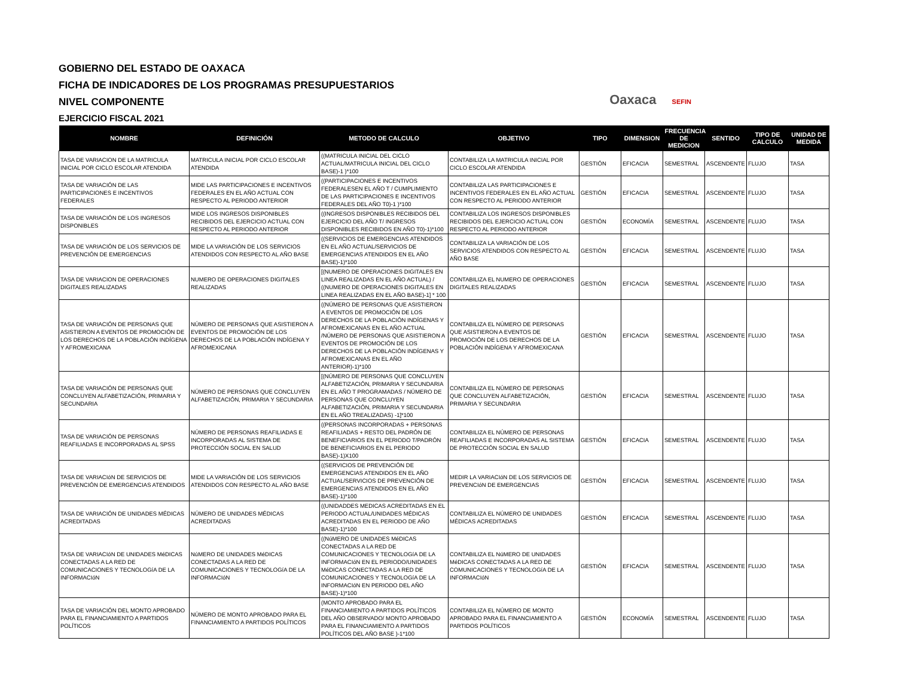GOBIERNO DEL ESTADO DE OAXACA
FICHA DE INDICADORES DE LOS PROGRAMAS PRESUPUESTARIOS
NIVEL COMPONENTE
EJERCICIO FISCAL 2021
Oaxaca SEFIN
| NOMBRE | DEFINICIÓN | METODO DE CALCULO | OBJETIVO | TIPO | DIMENSION | FRECUENCIA DE MEDICION | SENTIDO | TIPO DE CALCULO | UNIDAD DE MEDIDA |
| --- | --- | --- | --- | --- | --- | --- | --- | --- | --- |
| TASA DE VARIACION DE LA MATRICULA INICIAL POR CICLO ESCOLAR ATENDIDA | MATRICULA INICIAL POR CICLO ESCOLAR ATENDIDA | ((MATRICULA INICIAL DEL CICLO ACTUAL/MATRICULA INICIAL DEL CICLO BASE)-1 )*100 | CONTABILIZA LA MATRICULA INICIAL POR CICLO ESCOLAR ATENDIDA | GESTIÓN | EFICACIA | SEMESTRAL | ASCENDENTE | FLUJO | TASA |
| TASA DE VARIACIÓN DE LAS PARTICIPACIONES E INCENTIVOS FEDERALES | MIDE LAS PARTICIPACIONES E INCENTIVOS FEDERALES EN EL AÑO ACTUAL CON RESPECTO AL PERIODO ANTERIOR | ((PARTICIPACIONES E INCENTIVOS FEDERALESEN EL AÑO T / CUMPLIMIENTO DE LAS PARTICIPACIONES E INCENTIVOS FEDERALES DEL AÑO T0)-1 )*100 | CONTABILIZA LAS PARTICIPACIONES E INCENTIVOS FEDERALES EN EL AÑO ACTUAL CON RESPECTO AL PERIODO ANTERIOR | GESTIÓN | EFICACIA | SEMESTRAL | ASCENDENTE | FLUJO | TASA |
| TASA DE VARIACIÓN DE LOS INGRESOS DISPONIBLES | MIDE LOS INGRESOS DISPONIBLES RECIBIDOS DEL EJERCICIO ACTUAL CON RESPECTO AL PERIODO ANTERIOR | ((INGRESOS DISPONIBLES RECIBIDOS DEL EJERCICIO DEL AÑO T/ INGRESOS DISPONIBLES RECIBIDOS EN AÑO T0)-1)*100 | CONTABILIZA LOS INGRESOS DISPONIBLES RECIBIDOS DEL EJERCICIO ACTUAL CON RESPECTO AL PERIODO ANTERIOR | GESTIÓN | ECONOMÍA | SEMESTRAL | ASCENDENTE | FLUJO | TASA |
| TASA DE VARIACIÓN DE LOS SERVICIOS DE PREVENCIÓN DE EMERGENCIAS | MIDE LA VARIACIÓN DE LOS SERVICIOS ATENDIDOS CON RESPECTO AL AÑO BASE | ((SERVICIOS DE EMERGENCIAS ATENDIDOS EN EL AÑO ACTUAL/SERVICIOS DE EMERGENCIAS ATENDIDOS EN EL AÑO BASE)-1)*100 | CONTABILIZA LA VARIACIÓN DE LOS SERVICIOS ATENDIDOS CON RESPECTO AL AÑO BASE | GESTIÓN | EFICACIA | SEMESTRAL | ASCENDENTE | FLUJO | TASA |
| TASA DE VARIACION DE OPERACIONES DIGITALES REALIZADAS | NUMERO DE OPERACIONES DIGITALES REALIZADAS | [(NUMERO DE OPERACIONES DIGITALES EN LINEA REALIZADAS EN EL AÑO ACTUAL) / ((NUMERO DE OPERACIONES DIGITALES EN LINEA REALIZADAS EN EL AÑO BASE)-1] * 100 | CONTABILIZA EL NUMERO DE OPERACIONES DIGITALES REALIZADAS | GESTIÓN | EFICACIA | SEMESTRAL | ASCENDENTE | FLUJO | TASA |
| TASA DE VARIACIÓN DE PERSONAS QUE ASISTIERON A EVENTOS DE PROMOCIÓN DE LOS DERECHOS DE LA POBLACIÓN INDÍGENA Y AFROMEXICANA | NÚMERO DE PERSONAS QUE ASISTIERON A EVENTOS DE PROMOCIÓN DE LOS DERECHOS DE LA POBLACIÓN INDÍGENA Y AFROMEXICANA | ((NÚMERO DE PERSONAS QUE ASISTIERON A EVENTOS DE PROMOCIÓN DE LOS DERECHOS DE LA POBLACIÓN INDÍGENAS Y AFROMEXICANAS EN EL AÑO ACTUAL /NÚMERO DE PERSONAS QUE ASISTIERON A EVENTOS DE PROMOCIÓN DE LOS DERECHOS DE LA POBLACIÓN INDÍGENAS Y AFROMEXICANAS EN EL AÑO ANTERIOR)-1)*100 | CONTABILIZA EL NÚMERO DE PERSONAS QUE ASISTIERON A EVENTOS DE PROMOCIÓN DE LOS DERECHOS DE LA POBLACIÓN INDÍGENA Y AFROMEXICANA | GESTIÓN | EFICACIA | SEMESTRAL | ASCENDENTE | FLUJO | TASA |
| TASA DE VARIACIÓN DE PERSONAS QUE CONCLUYEN ALFABETIZACIÓN, PRIMARIA Y SECUNDARIA | NÚMERO DE PERSONAS QUE CONCLUYEN ALFABETIZACIÓN, PRIMARIA Y SECUNDARIA | [(NÚMERO DE PERSONAS QUE CONCLUYEN ALFABETIZACIÓN, PRIMARIA Y SECUNDARIA EN EL AÑO T PROGRAMADAS / NÚMERO DE PERSONAS QUE CONCLUYEN ALFABETIZACIÓN, PRIMARIA Y SECUNDARIA EN EL AÑO TREALIZADAS) -1]*100 | CONTABILIZA EL NÚMERO DE PERSONAS QUE CONCLUYEN ALFABETIZACIÓN, PRIMARIA Y SECUNDARIA | GESTIÓN | EFICACIA | SEMESTRAL | ASCENDENTE | FLUJO | TASA |
| TASA DE VARIACIÓN DE PERSONAS REAFILIADAS E INCORPORADAS AL SPSS | NÚMERO DE PERSONAS REAFILIADAS E INCORPORADAS AL SISTEMA DE PROTECCIÓN SOCIAL EN SALUD | ((PERSONAS INCORPORADAS + PERSONAS REAFILIADAS + RESTO DEL PADRÓN DE BENEFICIARIOS EN EL PERIODO T/PADRÓN DE BENEFICIARIOS EN EL PERIODO BASE)-1)X100 | CONTABILIZA EL NÚMERO DE PERSONAS REAFILIADAS E INCORPORADAS AL SISTEMA DE PROTECCIÓN SOCIAL EN SALUD | GESTIÓN | EFICACIA | SEMESTRAL | ASCENDENTE | FLUJO | TASA |
| TASA DE VARIACIóN DE SERVICIOS DE PREVENCIÓN DE EMERGENCIAS ATENDIDOS | MIDE LA VARIACIÓN DE LOS SERVICIOS ATENDIDOS CON RESPECTO AL AÑO BASE | ((SERVICIOS DE PREVENCIÓN DE EMERGENCIAS ATENDIDOS EN EL AÑO ACTUAL/SERVICIOS DE PREVENCIÓN DE EMERGENCIAS ATENDIDOS EN EL AÑO BASE)-1)*100 | MEDIR LA VARIACIóN DE LOS SERVICIOS DE PREVENCIóN DE EMERGENCIAS | GESTIÓN | EFICACIA | SEMESTRAL | ASCENDENTE | FLUJO | TASA |
| TASA DE VARIACIÓN DE UNIDADES MÉDICAS ACREDITADAS | NÚMERO DE UNIDADES MÉDICAS ACREDITADAS | ((UNIDADDES MEDICAS ACREDITADAS EN EL PERIODO ACTUAL/UNIDADES MÉDICAS ACREDITADAS EN EL PERIODO DE AÑO BASE)-1)*100 | CONTABILIZA EL NÚMERO DE UNIDADES MÉDICAS ACREDITADAS | GESTIÓN | EFICACIA | SEMESTRAL | ASCENDENTE | FLUJO | TASA |
| TASA DE VARIACIóN DE UNIDADES MéDICAS CONECTADAS A LA RED DE COMUNICACIONES Y TECNOLOGíA DE LA INFORMACIóN | NúMERO DE UNIDADES MéDICAS CONECTADAS A LA RED DE COMUNICACIONES Y TECNOLOGíA DE LA INFORMACIóN | ((NúMERO DE UNIDADES MéDICAS CONECTADAS A LA RED DE COMUNICACIONES Y TECNOLOGíA DE LA INFORMACIóN EN EL PERIODO/UNIDADES MéDICAS CONECTADAS A LA RED DE COMUNICACIONES Y TECNOLOGíA DE LA INFORMACIóN EN PERIODO DEL AÑO BASE)-1)*100 | CONTABILIZA EL NúMERO DE UNIDADES MéDICAS CONECTADAS A LA RED DE COMUNICACIONES Y TECNOLOGíA DE LA INFORMACIóN | GESTIÓN | EFICACIA | SEMESTRAL | ASCENDENTE | FLUJO | TASA |
| TASA DE VARIACIÓN DEL MONTO APROBADO PARA EL FINANCIAMIENTO A PARTIDOS POLÍTICOS | NÚMERO DE MONTO APROBADO PARA EL FINANCIAMIENTO A PARTIDOS POLÍTICOS | (MONTO APROBADO PARA EL FINANCIAMIENTO A PARTIDOS POLÍTICOS DEL AÑO OBSERVADO/ MONTO APROBADO PARA EL FINANCIAMIENTO A PARTIDOS POLÍTICOS DEL AÑO BASE )-1*100 | CONTABILIZA EL NÚMERO DE MONTO APROBADO PARA EL FINANCIAMIENTO A PARTIDOS POLÍTICOS | GESTIÓN | ECONOMÍA | SEMESTRAL | ASCENDENTE | FLUJO | TASA |